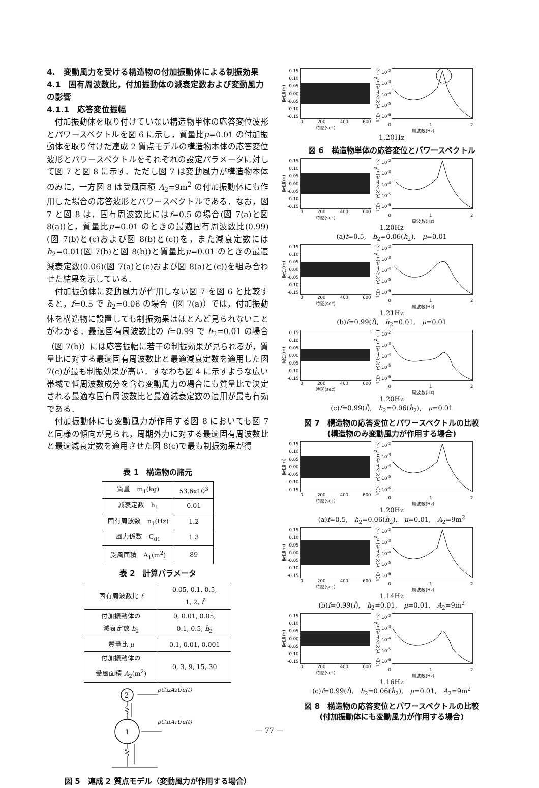4.　変動風力を受ける構造物の付加振動体による制振効果
4.1　固有周波数比，付加振動体の減衰定数および変動風力の影響
4.1.1　応答変位振幅
付加振動体を取り付けていない構造物単体の応答変位波形とパワースペクトルを図 6 に示し，質量比μ=0.01 の付加振動体を取り付けた連成 2 質点モデルの構造物本体の応答変位波形とパワースペクトルをそれぞれの設定パラメータに対して図 7 と図 8 に示す．ただし図 7 は変動風力が構造物本体のみに，一方図 8 は受風面積 A<sub>2</sub>=9m<sup>2</sup> の付加振動体にも作用した場合の応答波形とパワースペクトルである．なお，図 7 と図 8 は，固有周波数比にはf=0.5 の場合(図 7(a)と図 8(a))と，質量比μ=0.01 のときの最適固有周波数比(0.99)(図 7(b)と(c)および図 8(b)と(c))を，また減衰定数にはh<sub>2</sub>=0.01(図 7(b)と図 8(b))と質量比μ=0.01 のときの最適減衰定数(0.06)(図 7(a)と(c)および図 8(a)と(c))を組み合わせた結果を示している．
付加振動体に変動風力が作用しない図 7 を図 6 と比較すると，f=0.5 で h<sub>2</sub>=0.06 の場合（図 7(a)）では，付加振動体を構造物に設置しても制振効果はほとんど見られないことがわかる．最適固有周波数比の f=0.99 で h<sub>2</sub>=0.01 の場合（図 7(b)）には応答振幅に若干の制振効果が見られるが，質量比に対する最適固有周波数比と最適減衰定数を適用した図 7(c)が最も制振効果が高い．すなわち図 4 に示すような広い帯域で低周波数成分を含む変動風力の場合にも質量比で決定される最適な固有周波数比と最適減衰定数の適用が最も有効である．
付加振動体にも変動風力が作用する図 8 においても図 7 と同様の傾向が見られ，周期外力に対する最適固有周波数比と最適減衰定数を適用させた図 8(c)で最も制振効果が得
表 1　構造物の諸元
| 質量 m<sub>1</sub>(kg) | 53.6x10<sup>3</sup> |
| 減衰定数 h<sub>1</sub> | 0.01 |
| 固有周波数 n<sub>1</sub>(Hz) | 1.2 |
| 風力係数 C<sub>d1</sub> | 1.3 |
| 受風面積 A<sub>1</sub>(m<sup>2</sup>) | 89 |
表 2　計算パラメータ
| 固有周波数比 f | 0.05, 0.1, 0.5, 1, 2, f̂ |
| 付加振動体の 減衰定数 h<sub>2</sub> | 0, 0.01, 0.05, 0.1, 0.5, ĥ<sub>2</sub> |
| 質量比 μ | 0.1, 0.01, 0.001 |
| 付加振動体の 受風面積 A<sub>2</sub>(m<sup>2</sup>) | 0, 3, 9, 15, 30 |
2
1
ρCd2A2Ūu(t)
ρCd1A1Ūu(t)
図 5　連成 2 質点モデル（変動風力が作用する場合）
変位(m)
0.15
0.10
0.05
0.00
-0.05
-0.10
-0.15
0 200 400 600
時間(sec)
パワースペクトル(m<sup>2</sup>・s)
10<sup>-2</sup>
10<sup>-3</sup>
10<sup>-4</sup>
10<sup>-5</sup>
10<sup>-6</sup>
0 1 2
周波数(Hz)
1.20Hz
図 6　構造物単体の応答変位とパワースペクトル
変位(m)
0.15
0.10
0.05
0.00
-0.05
-0.10
-0.15
0 200 400 600
時間(sec)
パワースペクトル(m<sup>2</sup>・s)
10<sup>-2</sup>
10<sup>-3</sup>
10<sup>-4</sup>
10<sup>-5</sup>
10<sup>-6</sup>
0 1 2
周波数(Hz)
1.20Hz
(a)f=0.5,　h<sub>2</sub>=0.06(ĥ<sub>2</sub>),　μ=0.01
変位(m)
0.15
0.10
0.05
0.00
-0.05
-0.10
-0.15
0 200 400 600
時間(sec)
パワースペクトル(m<sup>2</sup>・s)
10<sup>-2</sup>
10<sup>-3</sup>
10<sup>-4</sup>
10<sup>-5</sup>
10<sup>-6</sup>
0 1 2
周波数(Hz)
1.21Hz
(b)f=0.99(f̂),　h<sub>2</sub>=0.01,　μ=0.01
変位(m)
0.15
0.10
0.05
0.00
-0.05
-0.10
-0.15
0 200 400 600
時間(sec)
パワースペクトル(m<sup>2</sup>・s)
10<sup>-2</sup>
10<sup>-3</sup>
10<sup>-4</sup>
10<sup>-5</sup>
10<sup>-6</sup>
0 1 2
周波数(Hz)
1.20Hz
(c)f=0.99(f̂),　h<sub>2</sub>=0.06(ĥ<sub>2</sub>),　μ=0.01
図 7　構造物の応答変位とパワースペクトルの比較
(構造物のみ変動風力が作用する場合)
変位(m)
0.15
0.10
0.05
0.00
-0.05
-0.10
-0.15
0 200 400 600
時間(sec)
パワースペクトル(m<sup>2</sup>・s)
10<sup>-2</sup>
10<sup>-3</sup>
10<sup>-4</sup>
10<sup>-5</sup>
10<sup>-6</sup>
0 1 2
周波数(Hz)
1.20Hz
(a)f=0.5,　h<sub>2</sub>=0.06(ĥ<sub>2</sub>),　μ=0.01,　A<sub>2</sub>=9m<sup>2</sup>
変位(m)
0.15
0.10
0.05
0.00
-0.05
-0.10
-0.15
0 200 400 600
時間(sec)
パワースペクトル(m<sup>2</sup>・s)
10<sup>-2</sup>
10<sup>-3</sup>
10<sup>-4</sup>
10<sup>-5</sup>
10<sup>-6</sup>
0 1 2
周波数(Hz)
1.14Hz
(b)f=0.99(f̂),　h<sub>2</sub>=0.01,　μ=0.01,　A<sub>2</sub>=9m<sup>2</sup>
変位(m)
0.15
0.10
0.05
0.00
-0.05
-0.10
-0.15
0 200 400 600
時間(sec)
パワースペクトル(m<sup>2</sup>・s)
10<sup>-2</sup>
10<sup>-3</sup>
10<sup>-4</sup>
10<sup>-5</sup>
10<sup>-6</sup>
0 1 2
周波数(Hz)
1.16Hz
(c)f=0.99(f̂),　h<sub>2</sub>=0.06(ĥ<sub>2</sub>),　μ=0.01,　A<sub>2</sub>=9m<sup>2</sup>
図 8　構造物の応答変位とパワースペクトルの比較
(付加振動体にも変動風力が作用する場合)
— 77 —